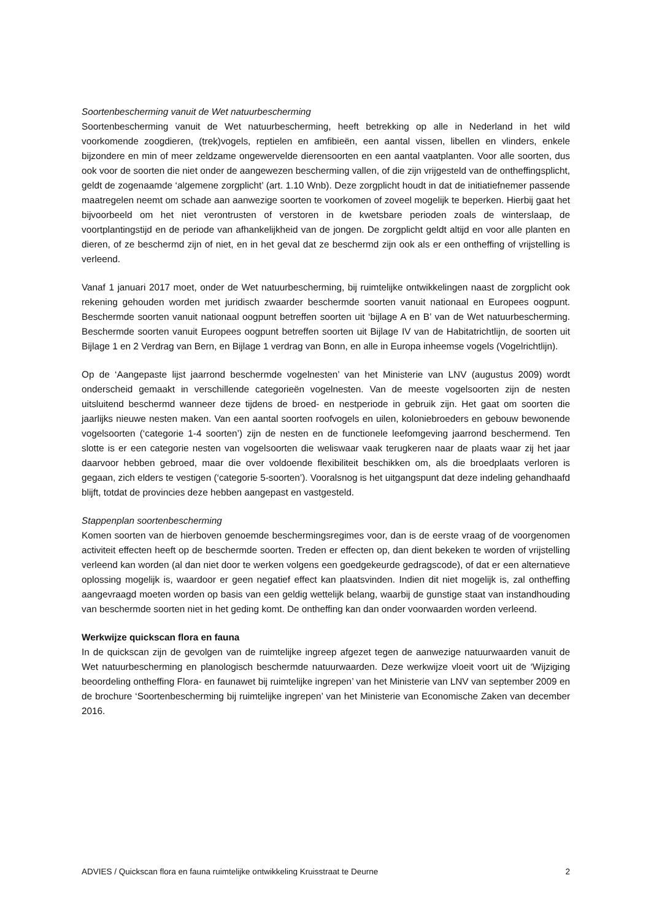Soortenbescherming vanuit de Wet natuurbescherming
Soortenbescherming vanuit de Wet natuurbescherming, heeft betrekking op alle in Nederland in het wild voorkomende zoogdieren, (trek)vogels, reptielen en amfibieën, een aantal vissen, libellen en vlinders, enkele bijzondere en min of meer zeldzame ongewervelde dierensoorten en een aantal vaatplanten. Voor alle soorten, dus ook voor de soorten die niet onder de aangewezen bescherming vallen, of die zijn vrijgesteld van de ontheffingsplicht, geldt de zogenaamde ‘algemene zorgplicht’ (art. 1.10 Wnb). Deze zorgplicht houdt in dat de initiatiefnemer passende maatregelen neemt om schade aan aanwezige soorten te voorkomen of zoveel mogelijk te beperken. Hierbij gaat het bijvoorbeeld om het niet verontrusten of verstoren in de kwetsbare perioden zoals de winterslaap, de voortplantingstijd en de periode van afhankelijkheid van de jongen. De zorgplicht geldt altijd en voor alle planten en dieren, of ze beschermd zijn of niet, en in het geval dat ze beschermd zijn ook als er een ontheffing of vrijstelling is verleend.
Vanaf 1 januari 2017 moet, onder de Wet natuurbescherming, bij ruimtelijke ontwikkelingen naast de zorgplicht ook rekening gehouden worden met juridisch zwaarder beschermde soorten vanuit nationaal en Europees oogpunt. Beschermde soorten vanuit nationaal oogpunt betreffen soorten uit ‘bijlage A en B’ van de Wet natuurbescherming. Beschermde soorten vanuit Europees oogpunt betreffen soorten uit Bijlage IV van de Habitatrichtlijn, de soorten uit Bijlage 1 en 2 Verdrag van Bern, en Bijlage 1 verdrag van Bonn, en alle in Europa inheemse vogels (Vogelrichtlijn).
Op de ‘Aangepaste lijst jaarrond beschermde vogelnesten’ van het Ministerie van LNV (augustus 2009) wordt onderscheid gemaakt in verschillende categorieën vogelnesten. Van de meeste vogelsoorten zijn de nesten uitsluitend beschermd wanneer deze tijdens de broed- en nestperiode in gebruik zijn. Het gaat om soorten die jaarlijks nieuwe nesten maken. Van een aantal soorten roofvogels en uilen, koloniebroeders en gebouw bewonende vogelsoorten (‘categorie 1-4 soorten’) zijn de nesten en de functionele leefomgeving jaarrond beschermend. Ten slotte is er een categorie nesten van vogelsoorten die weliswaar vaak terugkeren naar de plaats waar zij het jaar daarvoor hebben gebroed, maar die over voldoende flexibiliteit beschikken om, als die broedplaats verloren is gegaan, zich elders te vestigen (‘categorie 5-soorten’). Vooralsnog is het uitgangspunt dat deze indeling gehandhaafd blijft, totdat de provincies deze hebben aangepast en vastgesteld.
Stappenplan soortenbescherming
Komen soorten van de hierboven genoemde beschermingsregimes voor, dan is de eerste vraag of de voorgenomen activiteit effecten heeft op de beschermde soorten. Treden er effecten op, dan dient bekeken te worden of vrijstelling verleend kan worden (al dan niet door te werken volgens een goedgekeurde gedragscode), of dat er een alternatieve oplossing mogelijk is, waardoor er geen negatief effect kan plaatsvinden. Indien dit niet mogelijk is, zal ontheffing aangevraagd moeten worden op basis van een geldig wettelijk belang, waarbij de gunstige staat van instandhouding van beschermde soorten niet in het geding komt. De ontheffing kan dan onder voorwaarden worden verleend.
Werkwijze quickscan flora en fauna
In de quickscan zijn de gevolgen van de ruimtelijke ingreep afgezet tegen de aanwezige natuurwaarden vanuit de Wet natuurbescherming en planologisch beschermde natuurwaarden. Deze werkwijze vloeit voort uit de ‘Wijziging beoordeling ontheffing Flora- en faunawet bij ruimtelijke ingrepen’ van het Ministerie van LNV van september 2009 en de brochure ‘Soortenbescherming bij ruimtelijke ingrepen’ van het Ministerie van Economische Zaken van december 2016.
ADVIES / Quickscan flora en fauna ruimtelijke ontwikkeling Kruisstraat te Deurne 2